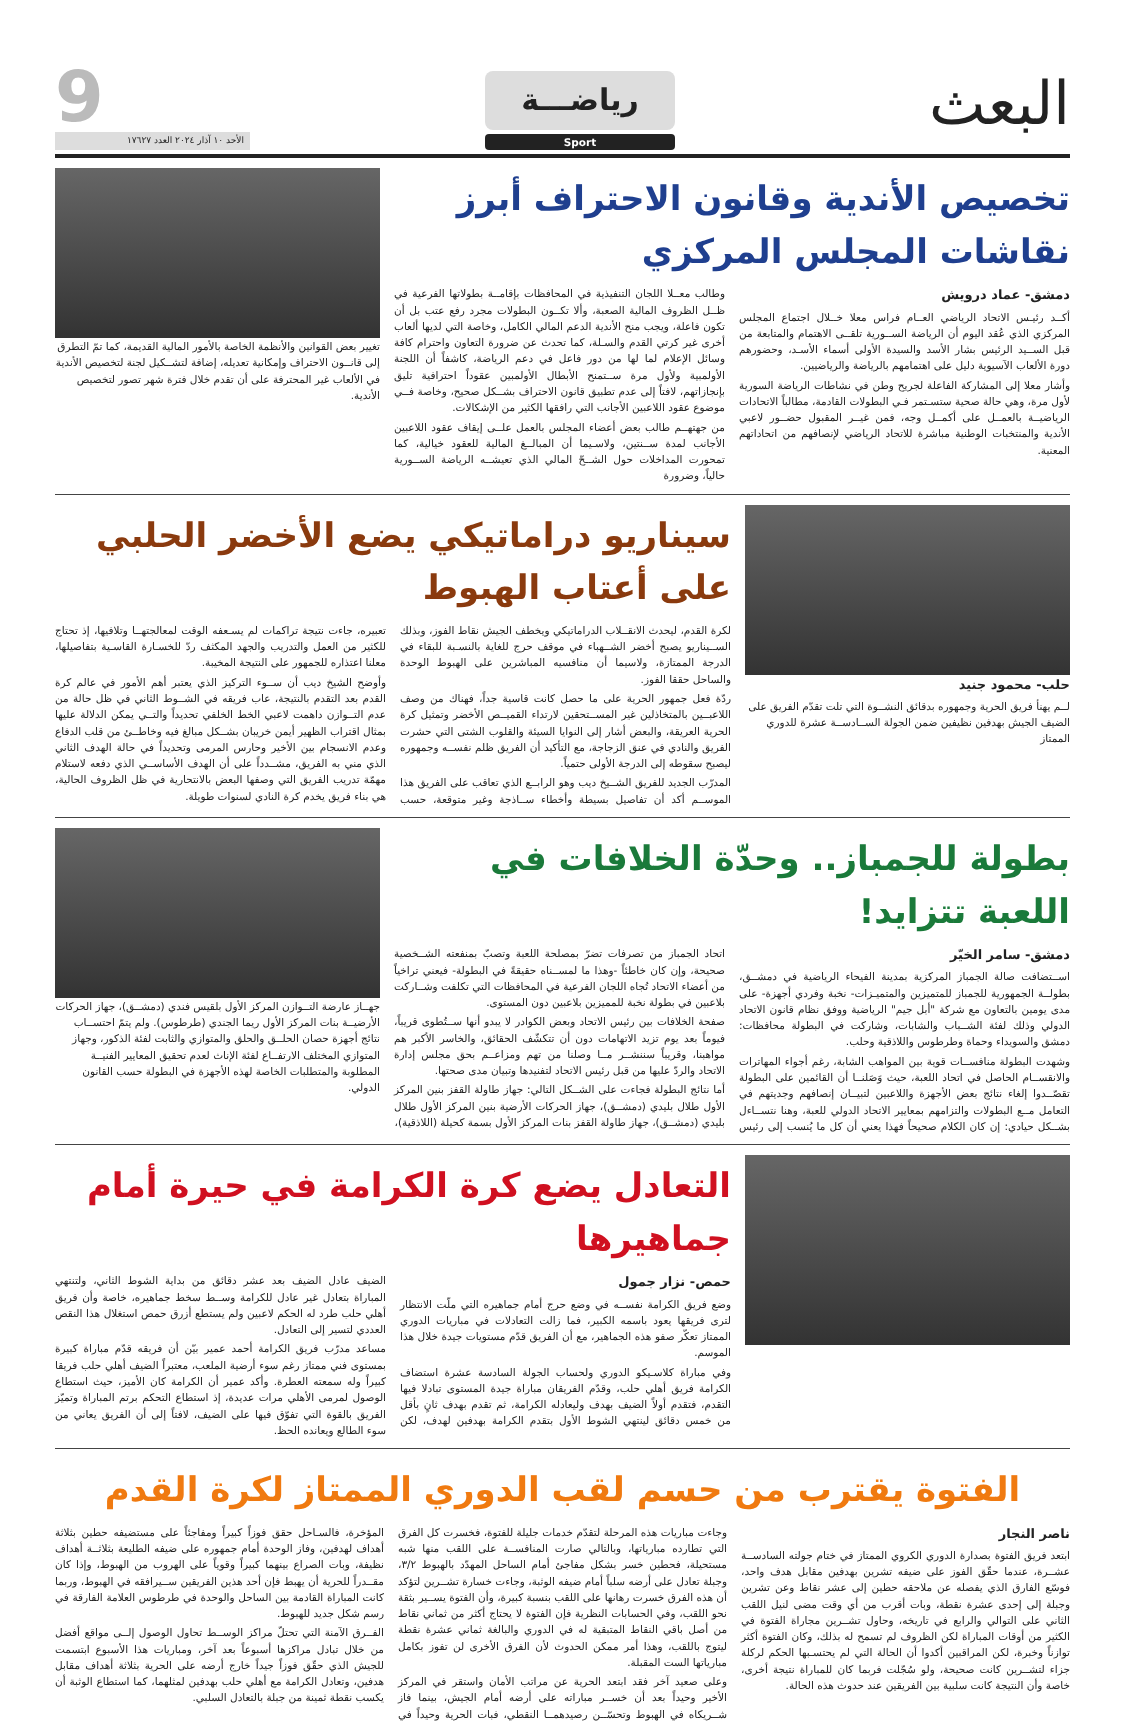البعث
رياضـــة
Sport
9
الأحد ١٠ آذار ٢٠٢٤ العدد ١٧٦٢٧
تخصيص الأندية وقانون الاحتراف أبرز نقاشات المجلس المركزي
دمشق- عماد درويش
أكــد رئيـس الاتحاد الرياضي العــام فراس معلا خــلال اجتماع المجلس المركزي الذي عُقد اليوم أن الرياضة الســورية تلقــى الاهتمام والمتابعة من قبل الســيد الرئيس بشار الأسد والسيدة الأولى أسماء الأسـد، وحضورهم دورة الألعاب الآسيوية دليل على اهتمامهم بالرياضة والرياضيين.
وأشار معلا إلى المشاركة الفاعلة لجريح وطن في نشاطات الرياضة السورية لأول مرة، وهي حالة صحية ستسـتمر فـي البطولات القادمة، مطالباً الاتحادات الرياضيــة بالعمــل على أكمــل وجه، فمن غيــر المقبول حضــور لاعبي الأندية والمنتخبات الوطنية مباشرة للاتحاد الرياضي لإنصافهم من اتحاداتهم المعنية.
وطالب معــلا اللجان التنفيذية في المحافظات بإقامــة بطولاتها الفرعية في ظــل الظروف المالية الصعبة، وألا تكــون البطولات مجرد رفع عتب بل أن تكون فاعلة، ويجب منح الأندية الدعم المالي الكامل، وخاصة التي لديها ألعاب أخرى غير كرتي القدم والسـلة، كما تحدث عن ضرورة التعاون واحترام كافة وسائل الإعلام لما لها من دور فاعل في دعم الرياضة، كاشفاً أن اللجنة الأولمبية ولأول مرة ســتمنح الأبطال الأولمبين عقوداً احترافية تليق بإنجازاتهم، لافتاً إلى عدم تطبيق قانون الاحتراف بشــكل صحيح، وخاصة فــي موضوع عقود اللاعبين الأجانب التي رافقها الكثير من الإشكالات.
من جهتهــم طالب بعض أعضاء المجلس بالعمل علــى إيقاف عقود اللاعبين الأجانب لمدة ســنتين، ولاسـيما أن المبالــغ المالية للعقود خيالية، كما تمحورت المداخلات حول الشــحّ المالي الذي تعيشــه الرياضة الســورية حالياً، وضرورة
تغيير بعض القوانين والأنظمة الخاصة بالأمور المالية القديمة، كما تمّ التطرق إلى قانــون الاحتراف وإمكانية تعديله، إضافة لتشــكيل لجنة لتخصيص الأندية في الألعاب غير المحترفة على أن تقدم خلال فترة شهر تصور لتخصيص الأندية.
حلب- محمود جنيد
لــم يهنأ فريق الحرية وجمهوره بدقائق النشــوة التي تلت تقدّم الفريق على الضيف الجيش بهدفين نظيفين ضمن الجولة الســادســة عشرة للدوري الممتاز
سيناريو دراماتيكي يضع الأخضر الحلبي على أعتاب الهبوط
لكرة القدم، ليحدث الانقــلاب الدراماتيكي ويخطف الجيش نقاط الفوز، وبذلك الســيناريو يصبح أخضر الشــهباء في موقف حرج للغاية بالنسـبة للبقاء في الدرجة الممتازة، ولاسيما أن منافسيه المباشرين على الهبوط الوحدة والساحل حققا الفوز.
ردّة فعل جمهور الحرية على ما حصل كانت قاسية جداً، فهناك من وصف اللاعبــين بالمتخاذلين غير المســتحقين لارتداء القميــص الأخضر وتمثيل كرة الحرية العريقة، والبعض أشار إلى النوايا السيئة والقلوب الشتى التي حشرت الفريق والنادي في عنق الزجاجة، مع التأكيد أن الفريق ظلم نفســه وجمهوره ليصبح سقوطه إلى الدرجة الأولى حتمياً.
المدرّب الجديد للفريق الشــيخ ديب وهو الرابــع الذي تعاقب على الفريق هذا الموســم أكد أن تفاصيل بسيطة وأخطاء ســاذجة وغير متوقعة، حسب تعبيره، جاءت نتيجة تراكمات لم يسـعفه الوقت لمعالجتهــا وتلافيها، إذ تحتاج للكثير من العمل والتدريب والجهد المكثف ردّ للخسـارة القاسـية بتفاصيلها، معلنا اعتذاره للجمهور على النتيجة المخيبة.
وأوضح الشيخ ديب أن ســوء التركيز الذي يعتبر أهم الأمور في عالم كرة القدم بعد التقدم بالنتيجة، عاب فريقه في الشــوط الثاني في ظل حالة من عدم التــوازن داهمت لاعبي الخط الخلفي تحديداً والتــي يمكن الدلالة عليها بمثال اقتراب الظهير أيمن خريبان بشــكل مبالغ فيه وخاطــئ من قلب الدفاع وعدم الانسجام بين الأخير وحارس المرمى وتحديداً في حالة الهدف الثاني الذي مني به الفريق، مشــدداً على أن الهدف الأساســي الذي دفعه لاستلام مهمّة تدريب الفريق التي وصفها البعض بالانتحارية في ظل الظروف الحالية، هي بناء فريق يخدم كرة النادي لسنوات طويلة.
بطولة للجمباز.. وحدّة الخلافات في اللعبة تتزايد!
دمشق- سامر الخيّر
اســتضافت صالة الجمباز المركزية بمدينة الفيحاء الرياضية في دمشــق، بطولــة الجمهورية للجمباز للمتميزين والمتميـزات- نخبة وفردي أجهزة- على مدى يومين بالتعاون مع شركة "أبل جيم" الرياضية ووفق نظام قانون الاتحاد الدولي وذلك لفئة الشــباب والشابات، وشاركت في البطولة محافظات: دمشق والسويداء وحماة وطرطوس واللاذقية وحلب.
وشهدت البطولة منافســات قوية بين المواهب الشابة، رغم أجواء المهاترات والانقســام الحاصل في اتحاد اللعبة، حيث وَصَلنــا أن القائمين على البطولة تقصّــدوا إلغاء نتائج بعض الأجهزة واللاعبين لتبيــان إنصافهم وجديتهم في التعامل مــع البطولات والتزامهم بمعايير الاتحاد الدولي للعبة، وهنا نتســاءل بشــكل حيادي: إن كان الكلام صحيحاً فهذا يعني أن كل ما يُنسب إلى رئيس اتحاد الجمباز من تصرفات تضرّ بمصلحة اللعبة وتصبّ بمنفعته الشــخصية صحيحة، وإن كان خاطئاً -وهذا ما لمســناه حقيقةً في البطولة- فيعني تراخياً من أعضاء الاتحاد تُجاه اللجان الفرعية في المحافظات التي تكلفت وشــاركت بلاعبين في بطولة نخبة للمميزين بلاعبين دون المستوى.
صفحة الخلافات بين رئيس الاتحاد وبعض الكوادر لا يبدو أنها ســتُطوى قريباً، فيوماً بعد يوم تزيد الاتهامات دون أن تتكشّف الحقائق، والخاسر الأكبر هم مواهبنا، وقريباً سننشــر مــا وصلنا من تهم ومزاعــم بحق مجلس إدارة الاتحاد والردّ عليها من قبل رئيس الاتحاد لتفنيدها وتبيان مدى صحتها.
أما نتائج البطولة فجاءت على الشــكل التالي: جهاز طاولة القفز بنين المركز الأول طلال بليدي (دمشــق)، جهاز الحركات الأرضية بنين المركز الأول طلال بليدي (دمشــق)، جهاز طاولة القفز بنات المركز الأول بسمة كحيلة (اللاذقية)،
جهــاز عارضة التــوازن المركز الأول بلقيس فندي (دمشــق)، جهاز الحركات الأرضيــة بنات المركز الأول ريما الجندي (طرطوس). ولم يتمّ احتســاب نتائج أجهزة حصان الحلــق والحلق والمتوازي والثابت لفئة الذكور، وجهاز المتوازي المختلف الارتفــاع لفئة الإناث لعدم تحقيق المعايير الفنيــة المطلوبة والمتطلبات الخاصة لهذه الأجهزة في البطولة حسب القانون الدولي.
التعادل يضع كرة الكرامة في حيرة أمام جماهيرها
حمص- نزار جمول
وضع فريق الكرامة نفســه في وضع حرج أمام جماهيره التي ملّت الانتظار لترى فريقها يعود باسمه الكبير، فما زالت التعادلات في مباريات الدوري الممتاز تعكّر صفو هذه الجماهير، مع أن الفريق قدّم مستويات جيدة خلال هذا الموسم.
وفي مباراة كلاسـيكو الدوري ولحساب الجولة السادسة عشرة استضاف الكرامة فريق أهلي حلب، وقدّم الفريقان مباراة جيدة المستوى تبادلا فيها التقدم، فتقدم أولاً الضيف بهدف وليعادله الكرامة، ثم تقدم بهدف ثانٍ بأقل من خمس دقائق لينتهي الشوط الأول بتقدم الكرامة بهدفين لهدف، لكن الضيف عادل الضيف بعد عشر دقائق من بداية الشوط الثاني، ولتنتهي المباراة بتعادل غير عادل للكرامة وســط سخط جماهيره، خاصة وأن فريق أهلي حلب طرد له الحكم لاعبين ولم يستطع أزرق حمص استغلال هذا النقص العددي لتسير إلى التعادل.
مساعد مدرّب فريق الكرامة أحمد عمير بيّن أن فريقه قدّم مباراة كبيرة بمستوى فني ممتاز رغم سوء أرضية الملعب، معتبراً الضيف أهلي حلب فريقا كبيراً وله سمعته العطرة. وأكد عمير أن الكرامة كان الأميز، حيث استطاع الوصول لمرمى الأهلي مرات عديدة، إذ استطاع التحكم برتم المباراة وتميّز الفريق بالقوة التي تفوّق فيها على الضيف، لافتاً إلى أن الفريق يعاني من سوء الطالع ويعانده الحظ.
الفتوة يقترب من حسم لقب الدوري الممتاز لكرة القدم
ناصر النجار
ابتعد فريق الفتوة بصدارة الدوري الكروي الممتاز في ختام جولته السادســة عشــرة، عندما حقّق الفوز على ضيفه تشرين بهدفين مقابل هدف واحد، فوسّع الفارق الذي يفصله عن ملاحقه حطين إلى عشر نقاط وعن تشرين وجبلة إلى إحدى عشرة نقطة، وبات أقرب من أي وقت مضى لنيل اللقب الثاني على التوالي والرابع في تاريخه، وحاول تشــرين مجاراة الفتوة في الكثير من أوقات المباراة لكن الظروف لم تسمح له بذلك، وكان الفتوة أكثر توازناً وخبرة، لكن المراقبين أكدوا أن الحالة التي لم يحتسـبها الحكم لركلة جزاء لتشــرين كانت صحيحة، ولو سُجّلت فربما كان للمباراة نتيجة أخرى، خاصة وأن النتيجة كانت سلبية بين الفريقين عند حدوث هذه الحالة.
وجاءت مباريات هذه المرحلة لتقدّم خدمات جليلة للفتوة، فخسرت كل الفرق التي تطارده مبارياتها، وبالتالي صارت المنافســة على اللقب منها شبه مستحيلة، فحطين خسر بشكل مفاجئ أمام الساحل المهدّد بالهبوط ٣/٢، وجبلة تعادل على أرضه سلباً أمام ضيفه الوثبة، وجاءت خسارة تشــرين لتؤكد أن هذه الفرق خسرت رهانها على اللقب بنسبة كبيرة، وأن الفتوة يســير بثقة نحو اللقب، وفي الحسابات النظرية فإن الفتوة لا يحتاج أكثر من ثماني نقاط من أصل باقي النقاط المتبقية له في الدوري والبالغة ثماني عشرة نقطة ليتوج باللقب، وهذا أمر ممكن الحدوث لأن الفرق الأخرى لن تفوز بكامل مبارياتها الست المقبلة.
وعلى صعيد آخر فقد ابتعد الحرية عن مراتب الأمان واستقر في المركز الأخير وحيداً بعد أن خســر مباراته على أرضه أمام الجيش، بينما فاز شــريكاه في الهبوط وتحسّــن رصيدهمــا النقطي، فبات الحرية وحيداً في المؤخرة، فالسـاحل حقق فوزاً كبيراً ومفاجئاً على مستضيفه حطين بثلاثة أهداف لهدفين، وفاز الوحدة أمام جمهوره على ضيفه الطليعة بثلاثــة أهداف نظيفة، وبات الصراع بينهما كبيراً وقوياً على الهروب من الهبوط، وإذا كان مقــدراً للحرية أن يهبط فإن أحد هذين الفريقين ســيرافقه في الهبوط، وربما كانت المباراة القادمة بين الساحل والوحدة في طرطوس العلامة الفارقة في رسم شكل جديد للهبوط.
الفــرق الآمنة التي تحتلّ مراكز الوســط تحاول الوصول إلــى مواقع أفضل من خلال تبادل مراكزها أسبوعاً بعد آخر، ومباريات هذا الأسبوع ابتسمت للجيش الذي حقّق فوزاً جيداً خارج أرضه على الحرية بثلاثة أهداف مقابل هدفين، وتعادل الكرامة مع أهلي حلب بهدفين لمثلهما، كما استطاع الوثبة أن يكسب نقطة ثمينة من جبلة بالتعادل السلبي.